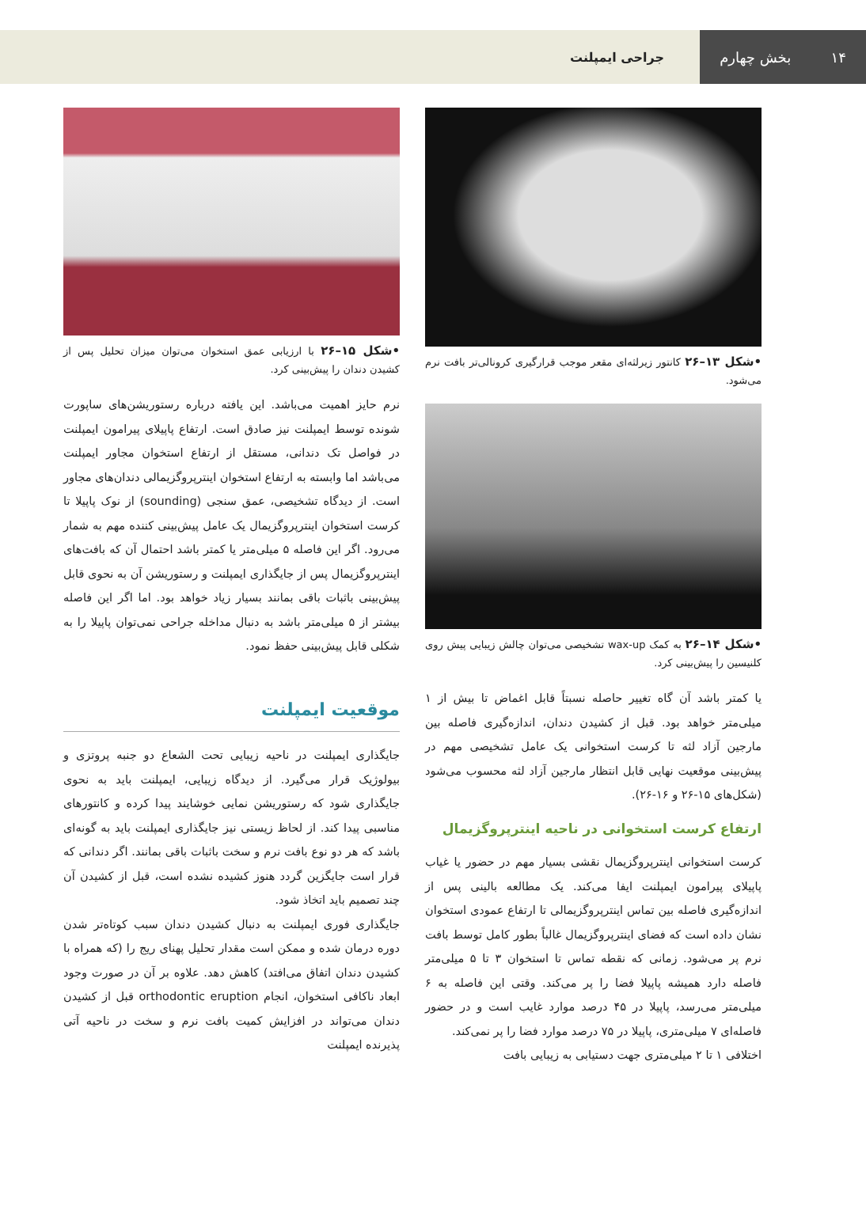۱۴ بخش چهارم
جراحی ایمپلنت
•شکل ۱۳–۲۶ کانتور زیرلثه‌ای مقعر موجب قرارگیری کرونالی‌تر بافت نرم می‌شود.
•شکل ۱۴–۲۶ به کمک wax-up تشخیصی می‌توان چالش زیبایی پیش روی کلنیسین را پیش‌بینی کرد.
یا کمتر باشد آن گاه تغییر حاصله نسبتاً قابل اغماض تا بیش از ۱ میلی‌متر خواهد بود. قبل از کشیدن دندان، اندازه‌گیری فاصله بین مارجین آزاد لثه تا کرست استخوانی یک عامل تشخیصی مهم در پیش‌بینی موقعیت نهایی قابل انتظار مارجین آزاد لثه محسوب می‌شود (شکل‌های ۱۵-۲۶ و ۱۶-۲۶).
ارتفاع کرست استخوانی در ناحیه اینترپروگزیمال
کرست استخوانی اینترپروگزیمال نقشی بسیار مهم در حضور یا غیاب پاپیلای پیرامون ایمپلنت ایفا می‌کند. یک مطالعه بالینی پس از اندازه‌گیری فاصله بین تماس اینترپروگزیمالی تا ارتفاع عمودی استخوان نشان داده است که فضای اینترپروگزیمال غالباً بطور کامل توسط بافت نرم پر می‌شود. زمانی که نقطه تماس تا استخوان ۳ تا ۵ میلی‌متر فاصله دارد همیشه پاپیلا فضا را پر می‌کند. وقتی این فاصله به ۶ میلی‌متر می‌رسد، پاپیلا در ۴۵ درصد موارد غایب است و در حضور فاصله‌ای ۷ میلی‌متری، پاپیلا در ۷۵ درصد موارد فضا را پر نمی‌کند.
اختلافی ۱ تا ۲ میلی‌متری جهت دستیابی به زیبایی بافت
•شکل ۱۵–۲۶ با ارزیابی عمق استخوان می‌توان میزان تحلیل پس از کشیدن دندان را پیش‌بینی کرد.
نرم حایز اهمیت می‌باشد. این یافته درباره رستوریشن‌های ساپورت شونده توسط ایمپلنت نیز صادق است. ارتفاع پاپیلای پیرامون ایمپلنت در فواصل تک دندانی، مستقل از ارتفاع استخوان مجاور ایمپلنت می‌باشد اما وابسته به ارتفاع استخوان اینترپروگزیمالی دندان‌های مجاور است. از دیدگاه تشخیصی، عمق سنجی (sounding) از نوک پاپیلا تا کرست استخوان اینترپروگزیمال یک عامل پیش‌بینی کننده مهم به شمار می‌رود. اگر این فاصله ۵ میلی‌متر یا کمتر باشد احتمال آن که بافت‌های اینترپروگزیمال پس از جایگذاری ایمپلنت و رستوریشن آن به نحوی قابل پیش‌بینی باثبات باقی بمانند بسیار زیاد خواهد بود. اما اگر این فاصله بیشتر از ۵ میلی‌متر باشد به دنبال مداخله جراحی نمی‌توان پاپیلا را به شکلی قابل پیش‌بینی حفظ نمود.
موقعیت ایمپلنت
جایگذاری ایمپلنت در ناحیه زیبایی تحت الشعاع دو جنبه پروتزی و بیولوژیک قرار می‌گیرد. از دیدگاه زیبایی، ایمپلنت باید به نحوی جایگذاری شود که رستوریشن نمایی خوشایند پیدا کرده و کانتورهای مناسبی پیدا کند. از لحاظ زیستی نیز جایگذاری ایمپلنت باید به گونه‌ای باشد که هر دو نوع بافت نرم و سخت باثبات باقی بمانند. اگر دندانی که قرار است جایگزین گردد هنوز کشیده نشده است، قبل از کشیدن آن چند تصمیم باید اتخاذ شود.
جایگذاری فوری ایمپلنت به دنبال کشیدن دندان سبب کوتاه‌تر شدن دوره درمان شده و ممکن است مقدار تحلیل پهنای ریج را (که همراه با کشیدن دندان اتفاق می‌افتد) کاهش دهد. علاوه بر آن در صورت وجود ابعاد ناکافی استخوان، انجام orthodontic eruption قبل از کشیدن دندان می‌تواند در افزایش کمیت بافت نرم و سخت در ناحیه آتی پذیرنده ایمپلنت